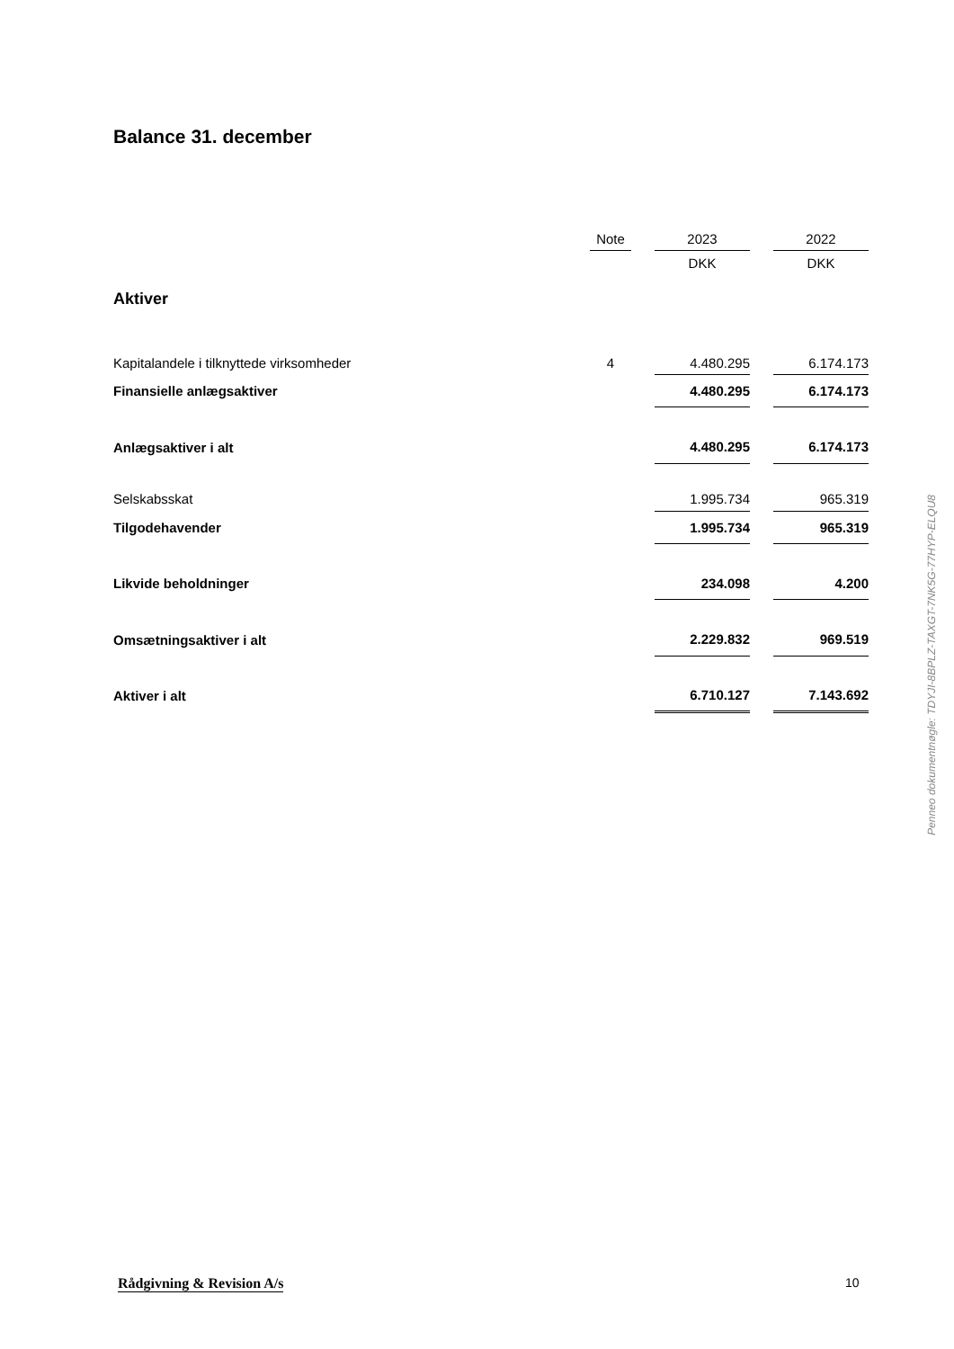Balance 31. december
| | Note | | 2023 | | 2022 |
| --- | --- | --- | --- | --- | --- |
| | | | DKK | | DKK |
| Aktiver | | | | | |
| Kapitalandele i tilknyttede virksomheder | 4 | | 4.480.295 | | 6.174.173 |
| Finansielle anlægsaktiver | | | 4.480.295 | | 6.174.173 |
| Anlægsaktiver i alt | | | 4.480.295 | | 6.174.173 |
| Selskabsskat | | | 1.995.734 | | 965.319 |
| Tilgodehavender | | | 1.995.734 | | 965.319 |
| Likvide beholdninger | | | 234.098 | | 4.200 |
| Omsætningsaktiver i alt | | | 2.229.832 | | 969.519 |
| Aktiver i alt | | | 6.710.127 | | 7.143.692 |
Penneo dokumentnøgle: TDYJI-8BPLZ-TAXGT-7NK5G-77HYP-ELQU8
Rådgivning & Revision A/s 10